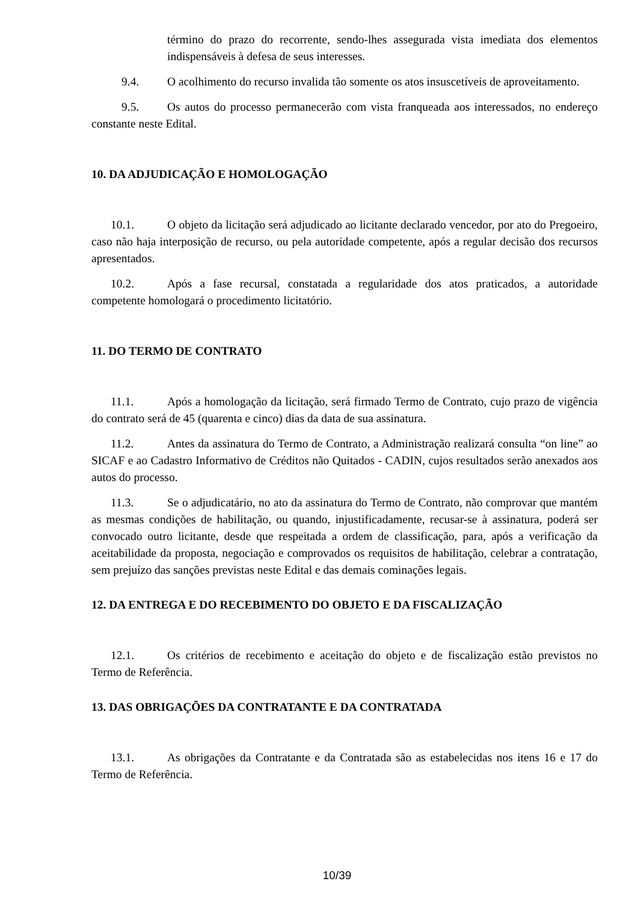término do prazo do recorrente, sendo-lhes assegurada vista imediata dos elementos indispensáveis à defesa de seus interesses.
9.4. O acolhimento do recurso invalida tão somente os atos insuscetíveis de aproveitamento.
9.5. Os autos do processo permanecerão com vista franqueada aos interessados, no endereço constante neste Edital.
10. DA ADJUDICAÇÃO E HOMOLOGAÇÃO
10.1. O objeto da licitação será adjudicado ao licitante declarado vencedor, por ato do Pregoeiro, caso não haja interposição de recurso, ou pela autoridade competente, após a regular decisão dos recursos apresentados.
10.2. Após a fase recursal, constatada a regularidade dos atos praticados, a autoridade competente homologará o procedimento licitatório.
11. DO TERMO DE CONTRATO
11.1. Após a homologação da licitação, será firmado Termo de Contrato, cujo prazo de vigência do contrato será de 45 (quarenta e cinco) dias da data de sua assinatura.
11.2. Antes da assinatura do Termo de Contrato, a Administração realizará consulta “on line” ao SICAF e ao Cadastro Informativo de Créditos não Quitados - CADIN, cujos resultados serão anexados aos autos do processo.
11.3. Se o adjudicatário, no ato da assinatura do Termo de Contrato, não comprovar que mantém as mesmas condições de habilitação, ou quando, injustificadamente, recusar-se à assinatura, poderá ser convocado outro licitante, desde que respeitada a ordem de classificação, para, após a verificação da aceitabilidade da proposta, negociação e comprovados os requisitos de habilitação, celebrar a contratação, sem prejuízo das sanções previstas neste Edital e das demais cominações legais.
12. DA ENTREGA E DO RECEBIMENTO DO OBJETO E DA FISCALIZAÇÃO
12.1. Os critérios de recebimento e aceitação do objeto e de fiscalização estão previstos no Termo de Referência.
13. DAS OBRIGAÇÕES DA CONTRATANTE E DA CONTRATADA
13.1. As obrigações da Contratante e da Contratada são as estabelecidas nos itens 16 e 17 do Termo de Referência.
10/39